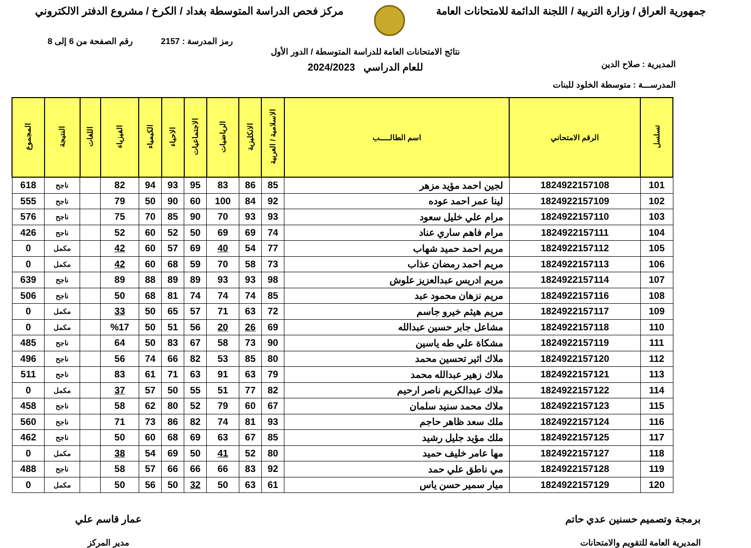جمهورية العراق / وزارة التربية / اللجنة الدائمة للامتحانات العامة
مركز فحص الدراسة المتوسطة بغداد / الكرخ / مشروع الدفتر الالكتروني
رمز المدرسة : 2157 رقم الصفحة من 6 إلى 8
المديرية : صلاح الدين
المدرســـة : متوسطة الخلود للبنات
نتائج الامتحانات العامة للدراسة المتوسطة / الدور الأول
للعام الدراسي 2024/2023
| تسلسل | الرقم الامتحاني | اسم الطالـــــب | الاسلامية / العربية | الانكليزية | الرياضيات | الاجتماعيات | الاحياء | الكيمياء | الفيزياء | اللغات | النتيجة | المجموع |
| --- | --- | --- | --- | --- | --- | --- | --- | --- | --- | --- | --- | --- |
| 101 | 1824922157108 | لجين احمد مؤيد مزهر | 85 | 86 | 83 | 95 | 93 | 94 | 82 | | ناجح | 618 |
| 102 | 1824922157109 | لينا عمر احمد عوده | 92 | 84 | 100 | 60 | 90 | 50 | 79 | | ناجح | 555 |
| 103 | 1824922157110 | مرام علي خليل سعود | 93 | 93 | 70 | 90 | 85 | 70 | 75 | | ناجح | 576 |
| 104 | 1824922157111 | مرام فاهم ساري عناد | 74 | 69 | 69 | 50 | 52 | 60 | 52 | | ناجح | 426 |
| 105 | 1824922157112 | مريم احمد حميد شهاب | 77 | 54 | 40 | 69 | 57 | 60 | 42 | | مكمل | 0 |
| 106 | 1824922157113 | مريم احمد رمضان عذاب | 73 | 58 | 70 | 59 | 68 | 60 | 42 | | مكمل | 0 |
| 107 | 1824922157114 | مريم ادريس عبدالعزيز علوش | 98 | 93 | 93 | 89 | 89 | 88 | 89 | | ناجح | 639 |
| 108 | 1824922157116 | مريم نزهان محمود عبد | 85 | 74 | 74 | 74 | 81 | 68 | 50 | | ناجح | 506 |
| 109 | 1824922157117 | مريم هيثم خيرو جاسم | 72 | 63 | 71 | 57 | 65 | 50 | 33 | | مكمل | 0 |
| 110 | 1824922157118 | مشاعل جابر حسين عبدالله | 69 | 26 | 20 | 56 | 51 | 50 | %17 | | مكمل | 0 |
| 111 | 1824922157119 | مشكاة علي طه ياسين | 90 | 73 | 58 | 67 | 83 | 50 | 64 | | ناجح | 485 |
| 112 | 1824922157120 | ملاك اثير تحسين محمد | 80 | 85 | 53 | 82 | 66 | 74 | 56 | | ناجح | 496 |
| 113 | 1824922157121 | ملاك زهير عبدالله محمد | 79 | 63 | 91 | 63 | 71 | 61 | 83 | | ناجح | 511 |
| 114 | 1824922157122 | ملاك عبدالكريم ناصر ارحيم | 82 | 77 | 51 | 55 | 50 | 57 | 37 | | مكمل | 0 |
| 115 | 1824922157123 | ملاك محمد سنيد سلمان | 67 | 60 | 79 | 52 | 80 | 62 | 58 | | ناجح | 458 |
| 116 | 1824922157124 | ملك سعد ظاهر حاجم | 93 | 81 | 74 | 82 | 86 | 73 | 71 | | ناجح | 560 |
| 117 | 1824922157125 | ملك مؤيد جليل رشيد | 85 | 67 | 63 | 69 | 68 | 60 | 50 | | ناجح | 462 |
| 118 | 1824922157127 | مها عامر خليف حميد | 80 | 52 | 41 | 50 | 69 | 54 | 38 | | مكمل | 0 |
| 119 | 1824922157128 | مي ناطق علي حمد | 92 | 83 | 66 | 66 | 66 | 57 | 58 | | ناجح | 488 |
| 120 | 1824922157129 | ميار سمير حسن ياس | 61 | 63 | 50 | 32 | 50 | 56 | 50 | | مكمل | 0 |
برمجة وتصميم حسنين عدي حاتم
المديرية العامة للتقويم والامتحانات
عمار قاسم علي
مدير المركز